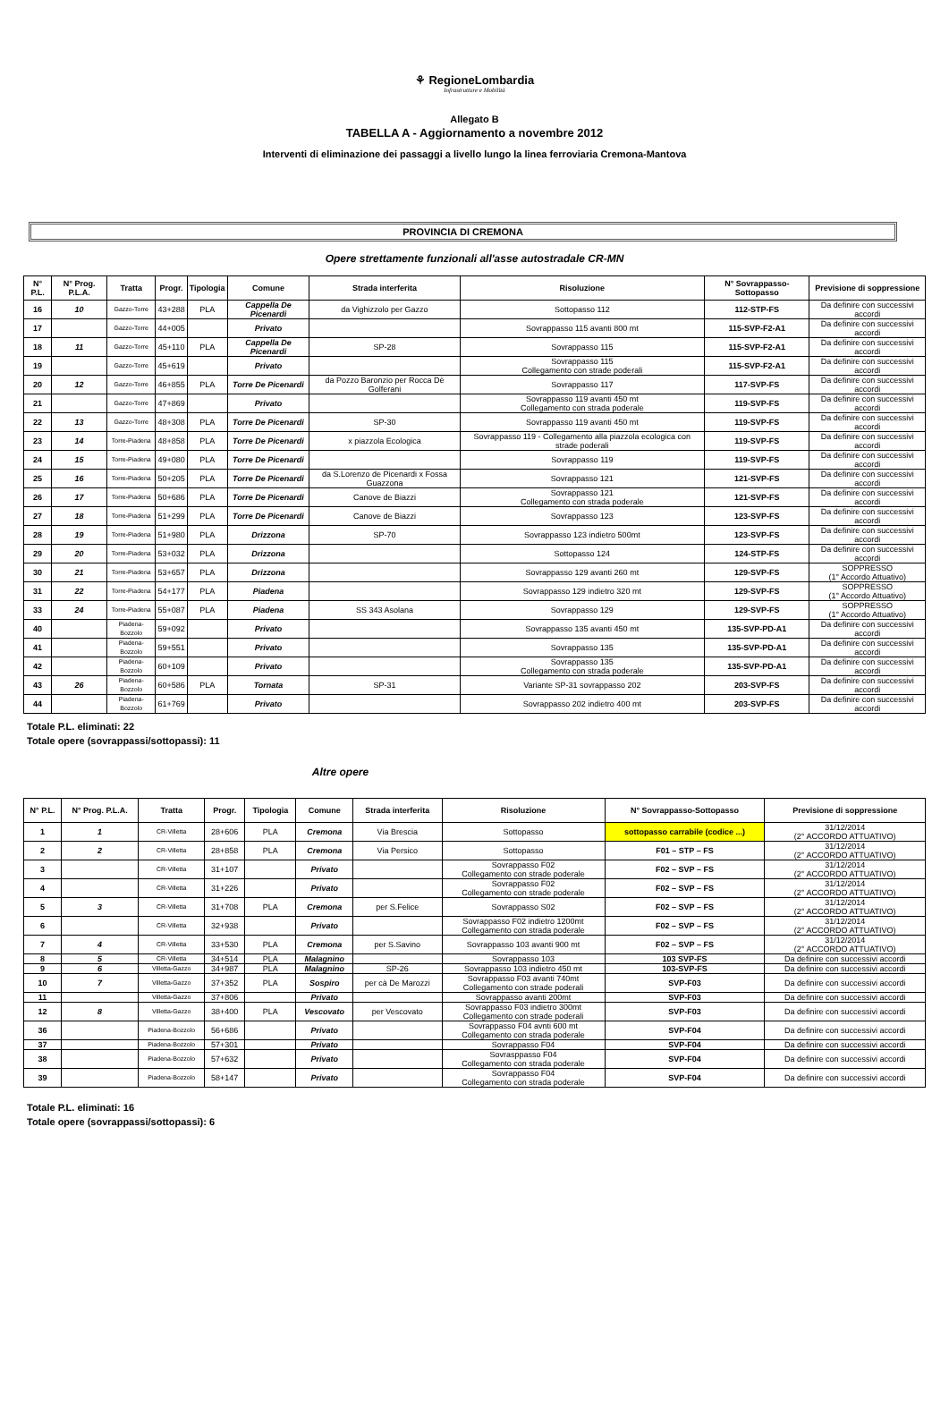⚘ RegioneLombardia
Infrastrutture e Mobilità
Allegato B
TABELLA A - Aggiornamento a novembre 2012
Interventi di eliminazione dei passaggi a livello lungo la linea ferroviaria Cremona-Mantova
PROVINCIA DI CREMONA
Opere strettamente funzionali all'asse autostradale CR-MN
| N° P.L. | N° Prog. P.L.A. | Tratta | Progr. | Tipologia | Comune | Strada interferita | Risoluzione | N° Sovrappasso-Sottopasso | Previsione di soppressione |
| --- | --- | --- | --- | --- | --- | --- | --- | --- | --- |
| 16 | 10 | Gazzo-Torre | 43+288 | PLA | Cappella De Picenardi | da Vighizzolo per Gazzo | Sottopasso 112 | 112-STP-FS | Da definire con successivi accordi |
| 17 | | Gazzo-Torre | 44+005 | | Privato | | Sovrappasso 115 avanti 800 mt | 115-SVP-F2-A1 | Da definire con successivi accordi |
| 18 | 11 | Gazzo-Torre | 45+110 | PLA | Cappella De Picenardi | SP-28 | Sovrappasso 115 | 115-SVP-F2-A1 | Da definire con successivi accordi |
| 19 | | Gazzo-Torre | 45+619 | | Privato | | Sovrappasso 115 Collegamento con strade poderali | 115-SVP-F2-A1 | Da definire con successivi accordi |
| 20 | 12 | Gazzo-Torre | 46+855 | PLA | Torre De Picenardi | da Pozzo Baronzio per Rocca Dè Golferani | Sovrappasso 117 | 117-SVP-FS | Da definire con successivi accordi |
| 21 | | Gazzo-Torre | 47+869 | | Privato | | Sovrappasso 119 avanti 450 mt Collegamento con strada poderale | 119-SVP-FS | Da definire con successivi accordi |
| 22 | 13 | Gazzo-Torre | 48+308 | PLA | Torre De Picenardi | SP-30 | Sovrappasso 119 avanti 450 mt | 119-SVP-FS | Da definire con successivi accordi |
| 23 | 14 | Torre-Piadena | 48+858 | PLA | Torre De Picenardi | x piazzola Ecologica | Sovrappasso 119 - Collegamento alla piazzola ecologica con strade poderali | 119-SVP-FS | Da definire con successivi accordi |
| 24 | 15 | Torre-Piadena | 49+080 | PLA | Torre De Picenardi | | Sovrappasso 119 | 119-SVP-FS | Da definire con successivi accordi |
| 25 | 16 | Torre-Piadena | 50+205 | PLA | Torre De Picenardi | da S.Lorenzo de Picenardi x Fossa Guazzona | Sovrappasso 121 | 121-SVP-FS | Da definire con successivi accordi |
| 26 | 17 | Torre-Piadena | 50+686 | PLA | Torre De Picenardi | Canove de Biazzi | Sovrappasso 121 Collegamento con strada poderale | 121-SVP-FS | Da definire con successivi accordi |
| 27 | 18 | Torre-Piadena | 51+299 | PLA | Torre De Picenardi | Canove de Biazzi | Sovrappasso 123 | 123-SVP-FS | Da definire con successivi accordi |
| 28 | 19 | Torre-Piadena | 51+980 | PLA | Drizzona | SP-70 | Sovrappasso 123 indietro 500mt | 123-SVP-FS | Da definire con successivi accordi |
| 29 | 20 | Torre-Piadena | 53+032 | PLA | Drizzona | | Sottopasso 124 | 124-STP-FS | Da definire con successivi accordi |
| 30 | 21 | Torre-Piadena | 53+657 | PLA | Drizzona | | Sovrappasso 129 avanti 260 mt | 129-SVP-FS | SOPPRESSO (1° Accordo Attuativo) |
| 31 | 22 | Torre-Piadena | 54+177 | PLA | Piadena | | Sovrappasso 129 indietro 320 mt | 129-SVP-FS | SOPPRESSO (1° Accordo Attuativo) |
| 33 | 24 | Torre-Piadena | 55+087 | PLA | Piadena | SS 343 Asolana | Sovrappasso 129 | 129-SVP-FS | SOPPRESSO (1° Accordo Attuativo) |
| 40 | | Piadena-Bozzolo | 59+092 | | Privato | | Sovrappasso 135 avanti 450 mt | 135-SVP-PD-A1 | Da definire con successivi accordi |
| 41 | | Piadena-Bozzolo | 59+551 | | Privato | | Sovrappasso 135 | 135-SVP-PD-A1 | Da definire con successivi accordi |
| 42 | | Piadena-Bozzolo | 60+109 | | Privato | | Sovrappasso 135 Collegamento con strada poderale | 135-SVP-PD-A1 | Da definire con successivi accordi |
| 43 | 26 | Piadena-Bozzolo | 60+586 | PLA | Tornata | SP-31 | Variante SP-31 sovrappasso 202 | 203-SVP-FS | Da definire con successivi accordi |
| 44 | | Piadena-Bozzolo | 61+769 | | Privato | | Sovrappasso 202 indietro 400 mt | 203-SVP-FS | Da definire con successivi accordi |
Totale P.L. eliminati: 22
Totale opere (sovrappassi/sottopassi): 11
Altre opere
| N° P.L. | N° Prog. P.L.A. | Tratta | Progr. | Tipologia | Comune | Strada interferita | Risoluzione | N° Sovrappasso-Sottopasso | Previsione di soppressione |
| --- | --- | --- | --- | --- | --- | --- | --- | --- | --- |
| 1 | 1 | CR-Villetta | 28+606 | PLA | Cremona | Via Brescia | Sottopasso | sottopasso carrabile (codice ...) | 31/12/2014 (2° ACCORDO ATTUATIVO) |
| 2 | 2 | CR-Villetta | 28+858 | PLA | Cremona | Via Persico | Sottopasso | F01 – STP – FS | 31/12/2014 (2° ACCORDO ATTUATIVO) |
| 3 | | CR-Villetta | 31+107 | | Privato | | Sovrappasso F02 Collegamento con strade poderale | F02 – SVP – FS | 31/12/2014 (2° ACCORDO ATTUATIVO) |
| 4 | | CR-Villetta | 31+226 | | Privato | | Sovrappasso F02 Collegamento con strade poderale | F02 – SVP – FS | 31/12/2014 (2° ACCORDO ATTUATIVO) |
| 5 | 3 | CR-Villetta | 31+708 | PLA | Cremona | per S.Felice | Sovrappasso S02 | F02 – SVP – FS | 31/12/2014 (2° ACCORDO ATTUATIVO) |
| 6 | | CR-Villetta | 32+938 | | Privato | | Sovrappasso F02 indietro 1200mt Collegamento con strada poderale | F02 – SVP – FS | 31/12/2014 (2° ACCORDO ATTUATIVO) |
| 7 | 4 | CR-Villetta | 33+530 | PLA | Cremona | per S.Savino | Sovrappasso 103 avanti 900 mt | F02 – SVP – FS | 31/12/2014 (2° ACCORDO ATTUATIVO) |
| 8 | 5 | CR-Villetta | 34+514 | PLA | Malagnino | | Sovrappasso 103 | 103 SVP-FS | Da definire con successivi accordi |
| 9 | 6 | Villetta-Gazzo | 34+987 | PLA | Malagnino | SP-26 | Sovrappasso 103 indietro 450 mt | 103-SVP-FS | Da definire con successivi accordi |
| 10 | 7 | Villetta-Gazzo | 37+352 | PLA | Sospiro | per cà De Marozzi | Sovrappasso F03 avanti 740mt Collegamento con strade poderali | SVP-F03 | Da definire con successivi accordi |
| 11 | | Villetta-Gazzo | 37+806 | | Privato | | Sovrappasso avanti 200mt | SVP-F03 | Da definire con successivi accordi |
| 12 | 8 | Villetta-Gazzo | 38+400 | PLA | Vescovato | per Vescovato | Sovrappasso F03 indietro 300mt Collegamento con strade poderali | SVP-F03 | Da definire con successivi accordi |
| 36 | | Piadena-Bozzolo | 56+686 | | Privato | | Sovrappasso F04 avnti 600 mt Collegamento con strada poderale | SVP-F04 | Da definire con successivi accordi |
| 37 | | Piadena-Bozzolo | 57+301 | | Privato | | Sovrappasso F04 | SVP-F04 | Da definire con successivi accordi |
| 38 | | Piadena-Bozzolo | 57+632 | | Privato | | Sovrasppasso F04 Collegamento con strada poderale | SVP-F04 | Da definire con successivi accordi |
| 39 | | Piadena-Bozzolo | 58+147 | | Privato | | Sovrappasso F04 Collegamento con strada poderale | SVP-F04 | Da definire con successivi accordi |
Totale P.L. eliminati: 16
Totale opere (sovrappassi/sottopassi): 6